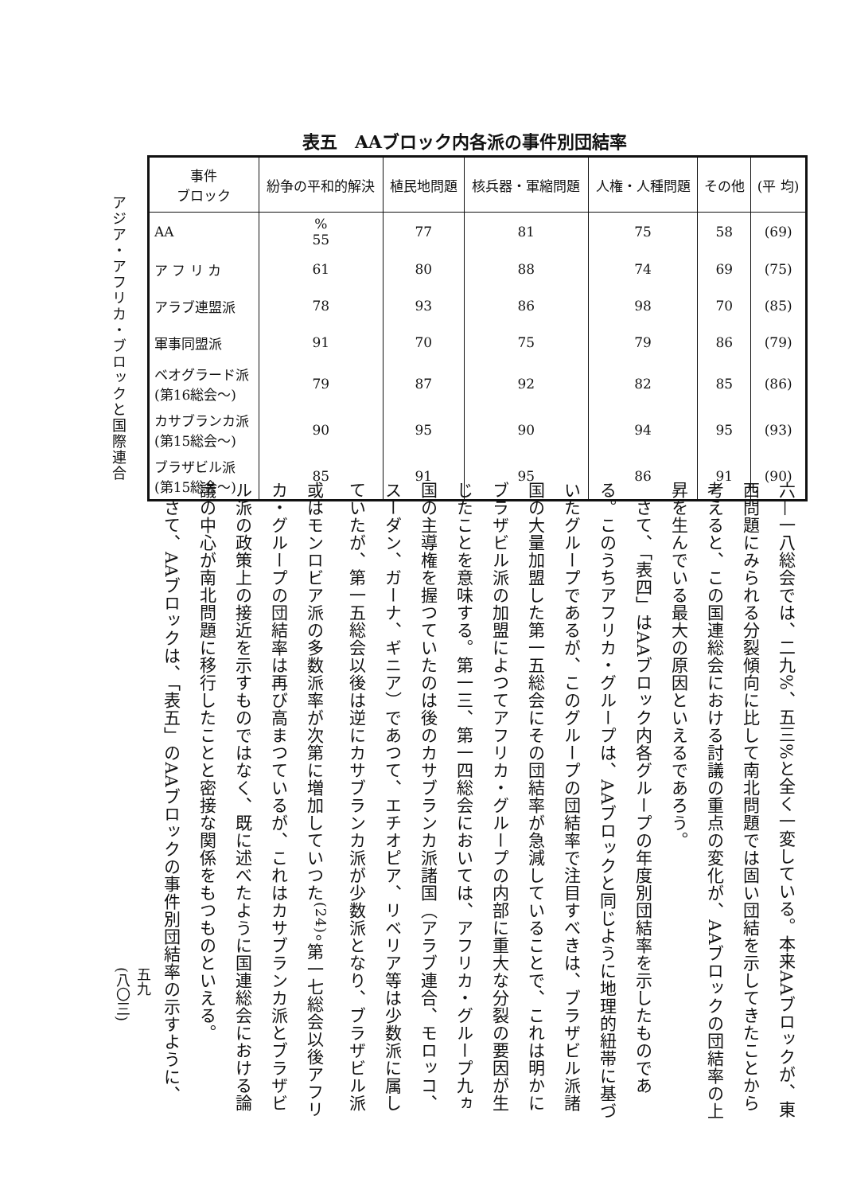アジア・アフリカ・ブロックと国際連合
表五　AAブロック内各派の事件別団結率
| 事件 ブロック | 紛争の平和的解決 | 植民地問題 | 核兵器・軍縮問題 | 人権・人種問題 | その他 | (平 均) |
| --- | --- | --- | --- | --- | --- | --- |
| AA | % 55 | 77 | 81 | 75 | 58 | (69) |
| ア フ リ カ | 61 | 80 | 88 | 74 | 69 | (75) |
| アラブ連盟派 | 78 | 93 | 86 | 98 | 70 | (85) |
| 軍事同盟派 | 91 | 70 | 75 | 79 | 86 | (79) |
| ベオグラード派 (第16総会～) | 79 | 87 | 92 | 82 | 85 | (86) |
| カサブランカ派 (第15総会～) | 90 | 95 | 90 | 94 | 95 | (93) |
| ブラザビル派 (第15総会～) | 85 | 91 | 95 | 86 | 91 | (90) |
六—一八総会では、二九%、五三%と全く一変している。本来AAブロックが、東西問題にみられる分裂傾向に比して南北問題では固い団結を示してきたことから考えると、この国連総会における討議の重点の変化が、AAブロックの団結率の上昇を生んでいる最大の原因といえるであろう。
　さて、「表四」はAAブロック内各グループの年度別団結率を示したものである。このうちアフリカ・グループは、AAブロックと同じように地理的紐帯に基づいたグループであるが、このグループの団結率で注目すべきは、ブラザビル派諸国の大量加盟した第一五総会にその団結率が急減していることで、これは明かにブラザビル派の加盟によつてアフリカ・グループの内部に重大な分裂の要因が生じたことを意味する。第一三、第一四総会においては、アフリカ・グループ九ヵ国の主導権を握つていたのは後のカサブランカ派諸国（アラブ連合、モロッコ、スーダン、ガーナ、ギニア）であつて、エチオピア、リベリア等は少数派に属していたが、第一五総会以後は逆にカサブランカ派が少数派となり、ブラザビル派或はモンロビア派の多数派率が次第に増加していつた<sup>(24)</sup>。第一七総会以後アフリカ・グループの団結率は再び高まつているが、これはカサブランカ派とブラザビル派の政策上の接近を示すものではなく、既に述べたように国連総会における論議の中心が南北問題に移行したことと密接な関係をもつものといえる。
　さて、AAブロックは、「表五」のAAブロックの事件別団結率の示すように、
五九
(八〇三)